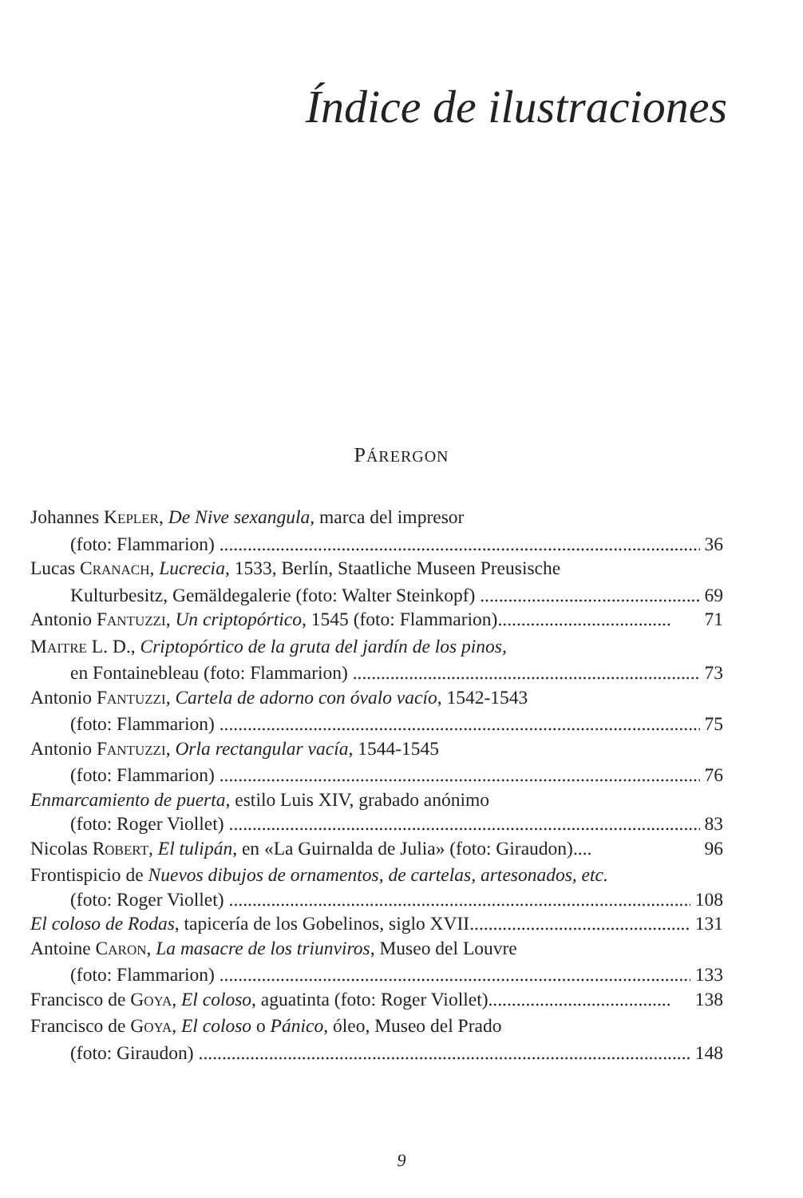Índice de ilustraciones
PÁRERGON
Johannes KEPLER, De Nive sexangula, marca del impresor
(foto: Flammarion) 36
Lucas CRANACH, Lucrecia, 1533, Berlín, Staatliche Museen Preusische
Kulturbesitz, Gemäldegalerie (foto: Walter Steinkopf) 69
Antonio FANTUZZI, Un criptopórtico, 1545 (foto: Flammarion)..................................... 71
MAITRE L. D., Criptopórtico de la gruta del jardín de los pinos,
en Fontainebleau (foto: Flammarion) 73
Antonio FANTUZZI, Cartela de adorno con óvalo vacío, 1542-1543
(foto: Flammarion) 75
Antonio FANTUZZI, Orla rectangular vacía, 1544-1545
(foto: Flammarion) 76
Enmarcamiento de puerta, estilo Luis XIV, grabado anónimo
(foto: Roger Viollet) 83
Nicolas ROBERT, El tulipán, en «La Guirnalda de Julia» (foto: Giraudon).... 96
Frontispicio de Nuevos dibujos de ornamentos, de cartelas, artesonados, etc.
(foto: Roger Viollet) 108
El coloso de Rodas, tapicería de los Gobelinos, siglo XVII............................................... 131
Antoine CARON, La masacre de los triunviros, Museo del Louvre
(foto: Flammarion) 133
Francisco de GOYA, El coloso, aguatinta (foto: Roger Viollet)....................................... 138
Francisco de GOYA, El coloso o Pánico, óleo, Museo del Prado
(foto: Giraudon) 148
9